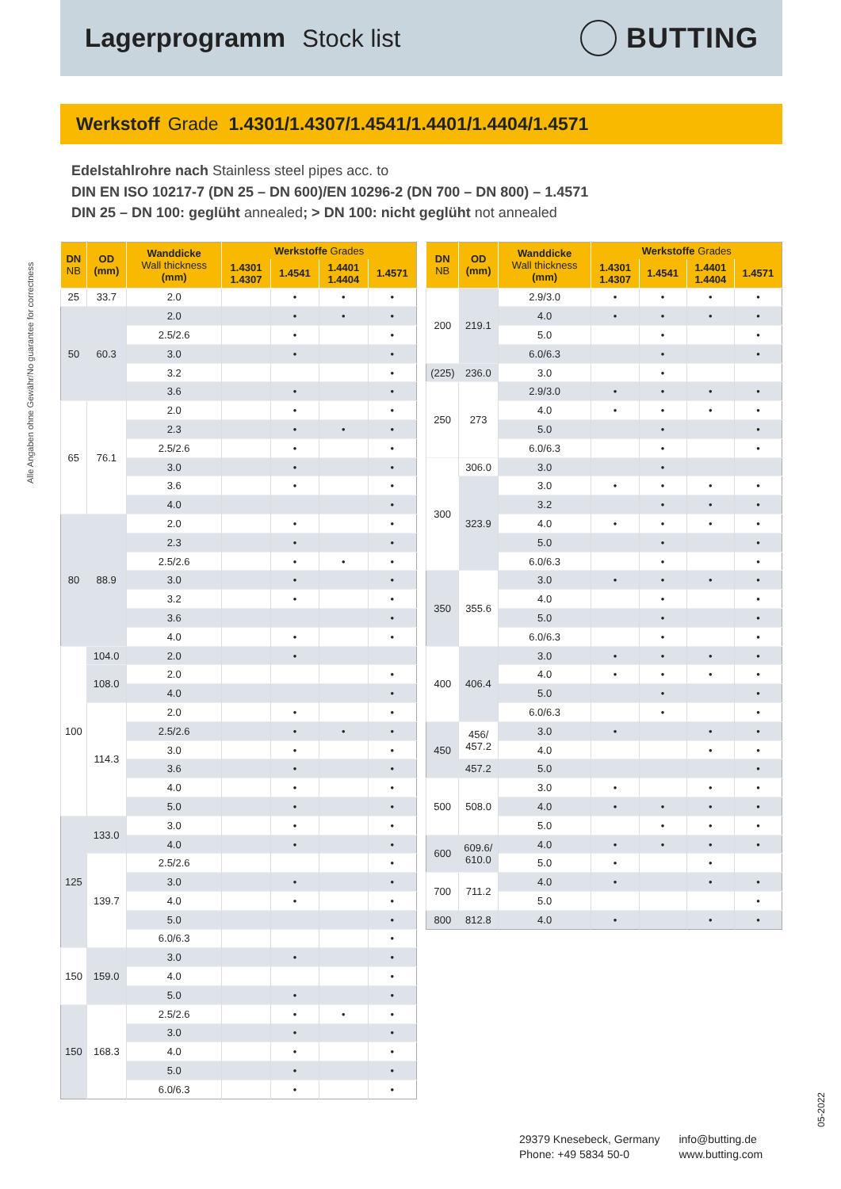Lagerprogramm Stock list
BUTTING
Werkstoff Grade 1.4301/1.4307/1.4541/1.4401/1.4404/1.4571
Edelstahlrohre nach Stainless steel pipes acc. to
DIN EN ISO 10217-7 (DN 25 – DN 600)/EN 10296-2 (DN 700 – DN 800) – 1.4571
DIN 25 – DN 100: geglüht annealed; > DN 100: nicht geglüht not annealed
Alle Angaben ohne Gewähr/No guarantee for correctness
| DN NB | OD (mm) | Wanddicke Wall thickness (mm) | Werkstoffe Grades | | | |
| --- | --- | --- | --- | --- | --- | --- |
| | | | 1.4301 1.4307 | 1.4541 | 1.4401 1.4404 | 1.4571 |
| 25 | 33.7 | 2.0 | | • | • | • |
| 50 | 60.3 | 2.0 | | • | • | • |
| | | 2.5/2.6 | | • | | • |
| | | 3.0 | | • | | • |
| | | 3.2 | | | | • |
| | | 3.6 | | • | | • |
| 65 | 76.1 | 2.0 | | • | | • |
| | | 2.3 | | • | • | • |
| | | 2.5/2.6 | | • | | • |
| | | 3.0 | | • | | • |
| | | 3.6 | | • | | • |
| | | 4.0 | | | | • |
| 80 | 88.9 | 2.0 | | • | | • |
| | | 2.3 | | • | | • |
| | | 2.5/2.6 | | • | • | • |
| | | 3.0 | | • | | • |
| | | 3.2 | | • | | • |
| | | 3.6 | | | | • |
| | | 4.0 | | • | | • |
| 100 | 104.0 | 2.0 | | • | | |
| | 108.0 | 2.0 | | | | • |
| | | 4.0 | | | | • |
| | 114.3 | 2.0 | | • | | • |
| | | 2.5/2.6 | | • | • | • |
| | | 3.0 | | • | | • |
| | | 3.6 | | • | | • |
| | | 4.0 | | • | | • |
| | | 5.0 | | • | | • |
| 125 | 133.0 | 3.0 | | • | | • |
| | | 4.0 | | • | | • |
| | 139.7 | 2.5/2.6 | | | | • |
| | | 3.0 | | • | | • |
| | | 4.0 | | • | | • |
| | | 5.0 | | | | • |
| | | 6.0/6.3 | | | | • |
| 150 | 159.0 | 3.0 | | • | | • |
| | | 4.0 | | | | • |
| | | 5.0 | | • | | • |
| 150 | 168.3 | 2.5/2.6 | | • | • | • |
| | | 3.0 | | • | | • |
| | | 4.0 | | • | | • |
| | | 5.0 | | • | | • |
| | | 6.0/6.3 | | • | | • |
| DN NB | OD (mm) | Wanddicke Wall thickness (mm) | Werkstoffe Grades | | | |
| --- | --- | --- | --- | --- | --- | --- |
| | | | 1.4301 1.4307 | 1.4541 | 1.4401 1.4404 | 1.4571 |
| 200 | 219.1 | 2.9/3.0 | • | • | • | • |
| | | 4.0 | • | • | • | • |
| | | 5.0 | | • | | • |
| | | 6.0/6.3 | | • | | • |
| (225) | 236.0 | 3.0 | | • | | |
| 250 | 273 | 2.9/3.0 | • | • | • | • |
| | | 4.0 | • | • | • | • |
| | | 5.0 | | • | | • |
| | | 6.0/6.3 | | • | | • |
| 300 | 306.0 | 3.0 | | • | | |
| | 323.9 | 3.0 | • | • | • | • |
| | | 3.2 | | • | • | • |
| | | 4.0 | • | • | • | • |
| | | 5.0 | | • | | • |
| | | 6.0/6.3 | | • | | • |
| 350 | 355.6 | 3.0 | • | • | • | • |
| | | 4.0 | | • | | • |
| | | 5.0 | | • | | • |
| | | 6.0/6.3 | | • | | • |
| 400 | 406.4 | 3.0 | • | • | • | • |
| | | 4.0 | • | • | • | • |
| | | 5.0 | | • | | • |
| | | 6.0/6.3 | | • | | • |
| 450 | 456/ 457.2 | 3.0 | • | | • | • |
| | | 4.0 | | | • | • |
| | 457.2 | 5.0 | | | | • |
| 500 | 508.0 | 3.0 | • | | • | • |
| | | 4.0 | • | • | • | • |
| | | 5.0 | | • | • | • |
| 600 | 609.6/ 610.0 | 4.0 | • | • | • | • |
| | | 5.0 | • | | • | |
| 700 | 711.2 | 4.0 | • | | • | • |
| | | 5.0 | | | | • |
| 800 | 812.8 | 4.0 | • | | • | • |
29379 Knesebeck, Germany
Phone: +49 5834 50-0
info@butting.de
www.butting.com
05-2022